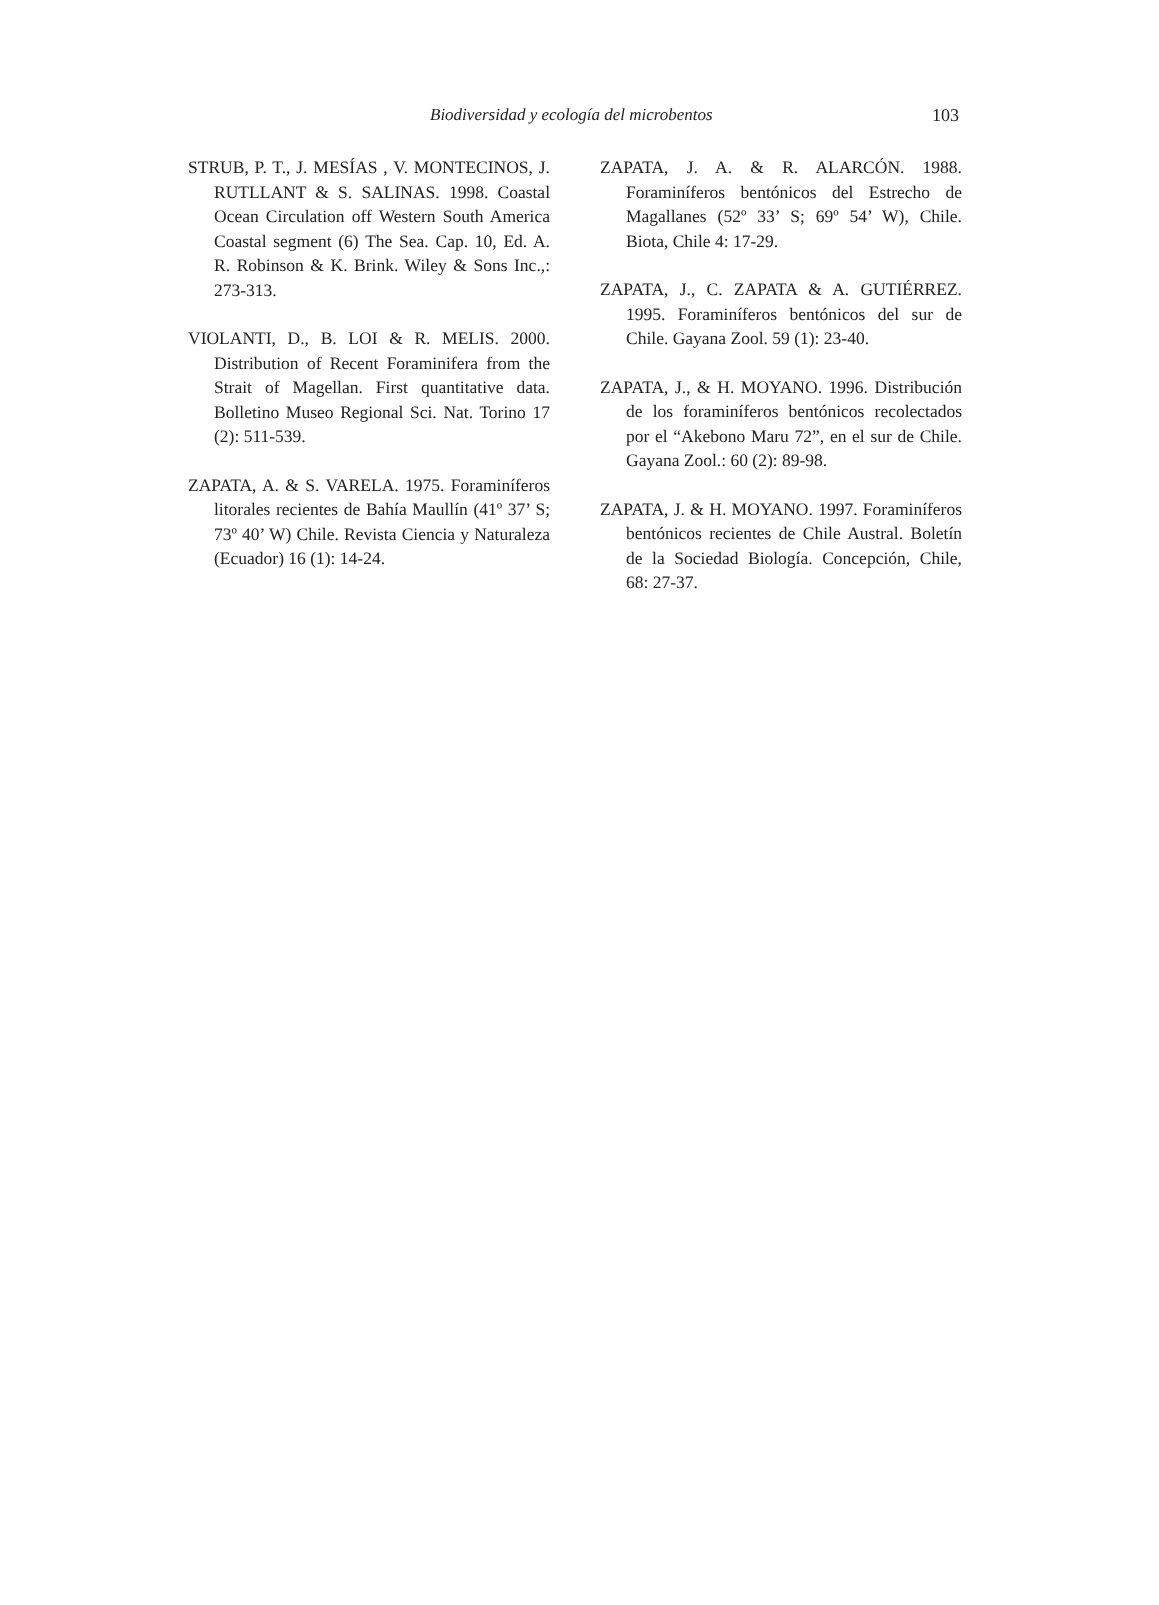Biodiversidad y ecología del microbentos 103
STRUB, P. T., J. MESÍAS , V. MONTECINOS, J. RUTLLANT & S. SALINAS. 1998. Coastal Ocean Circulation off Western South America Coastal segment (6) The Sea. Cap. 10, Ed. A. R. Robinson & K. Brink. Wiley & Sons Inc.,: 273-313.
VIOLANTI, D., B. LOI & R. MELIS. 2000. Distribution of Recent Foraminifera from the Strait of Magellan. First quantitative data. Bolletino Museo Regional Sci. Nat. Torino 17 (2): 511-539.
ZAPATA, A. & S. VARELA. 1975. Foraminíferos litorales recientes de Bahía Maullín (41º 37’ S; 73º 40’ W) Chile. Revista Ciencia y Naturaleza (Ecuador) 16 (1): 14-24.
ZAPATA, J. A. & R. ALARCÓN. 1988. Foraminíferos bentónicos del Estrecho de Magallanes (52º 33’ S; 69º 54’ W), Chile. Biota, Chile 4: 17-29.
ZAPATA, J., C. ZAPATA & A. GUTIÉRREZ. 1995. Foraminíferos bentónicos del sur de Chile. Gayana Zool. 59 (1): 23-40.
ZAPATA, J., & H. MOYANO. 1996. Distribución de los foraminíferos bentónicos recolectados por el “Akebono Maru 72”, en el sur de Chile. Gayana Zool.: 60 (2): 89-98.
ZAPATA, J. & H. MOYANO. 1997. Foraminíferos bentónicos recientes de Chile Austral. Boletín de la Sociedad Biología. Concepción, Chile, 68: 27-37.